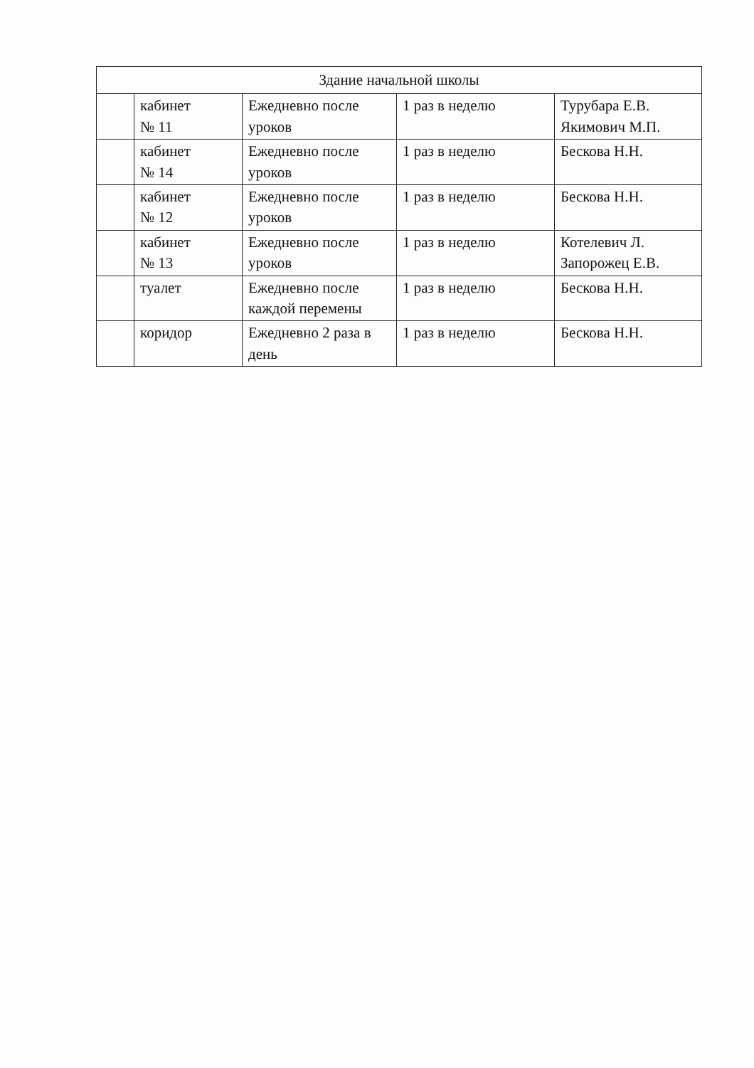| Здание начальной школы | | | | |
| --- | --- | --- | --- | --- |
| | кабинет № 11 | Ежедневно после уроков | 1 раз в неделю | Турубара Е.В. Якимович М.П. |
| | кабинет № 14 | Ежедневно после уроков | 1 раз в неделю | Бескова Н.Н. |
| | кабинет № 12 | Ежедневно после уроков | 1 раз в неделю | Бескова Н.Н. |
| | кабинет № 13 | Ежедневно после уроков | 1 раз в неделю | Котелевич Л. Запорожец Е.В. |
| | туалет | Ежедневно после каждой перемены | 1 раз в неделю | Бескова Н.Н. |
| | коридор | Ежедневно 2 раза в день | 1 раз в неделю | Бескова Н.Н. |